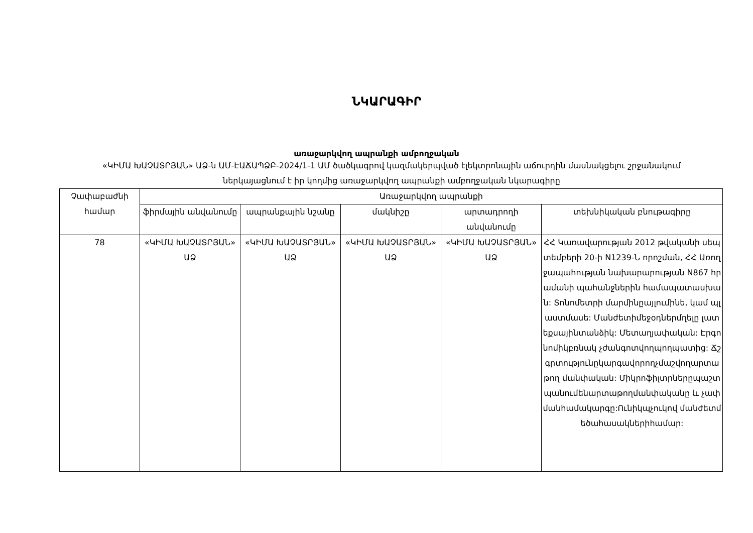ՆԿԱՐԱԳԻՐ
առաջարկվող ապրանքի ամբողջական
«ԿԻՄԱ ԽԱՉԱՏՐՅԱՆ» ԱՁ-ն ԱՄ-ԷԱՃԱՊՁԲ-2024/1-1 ԱՄ ծածկագրով կազմակերպված էլեկտրոնային աճուրդին մասնակցելու շրջանակում ներկայացնում է իր կողմից առաջարկվող ապրանքի ամբողջական նկարագիրը
| Չափաբաժնի համար | Առաջարկվող ապրանքի | | | | |
| --- | --- | --- | --- | --- | --- |
| | ֆիրմային անվանումը | ապրանքային նշանը | մակնիշը | արտադրողի անվանումը | տեխնիկական բնութագիրը |
| 78 | «ԿԻՄԱ ԽԱՉԱՏՐՅԱՆ» ԱՁ | «ԿԻՄԱ ԽԱՉԱՏՐՅԱՆ» ԱՁ | «ԿԻՄԱ ԽԱՉԱՏՐՅԱՆ» ԱՁ | «ԿԻՄԱ ԽԱՉԱՏՐՅԱՆ» ԱՁ | ՀՀ Կառավարության 2012 թվականի սեպտեմբերի 20-ի N1239-Ն որոշման, ՀՀ Առողջապահության նախարարության N867 հրամանի պահանջներին համապատասխան: Տոնոմետրի մարմինըայլումինե, կամ պլաստմասե: Մանժետիմեջօդներմղելը լատեքսայինտանձիկ: Մետաղյափական: Էրգոնոմիկբռնակ չժանգոտվողպողպատից: Ճշգրտությունըկարգավորողչմաշվողարտաթող մանփական: Միկրոֆիլտրներըպաշտպանումենարտաթողմանփականը և չափմանհամակարգը:Ունիկպչուկով մանժետմեծահասակներիհամար: |